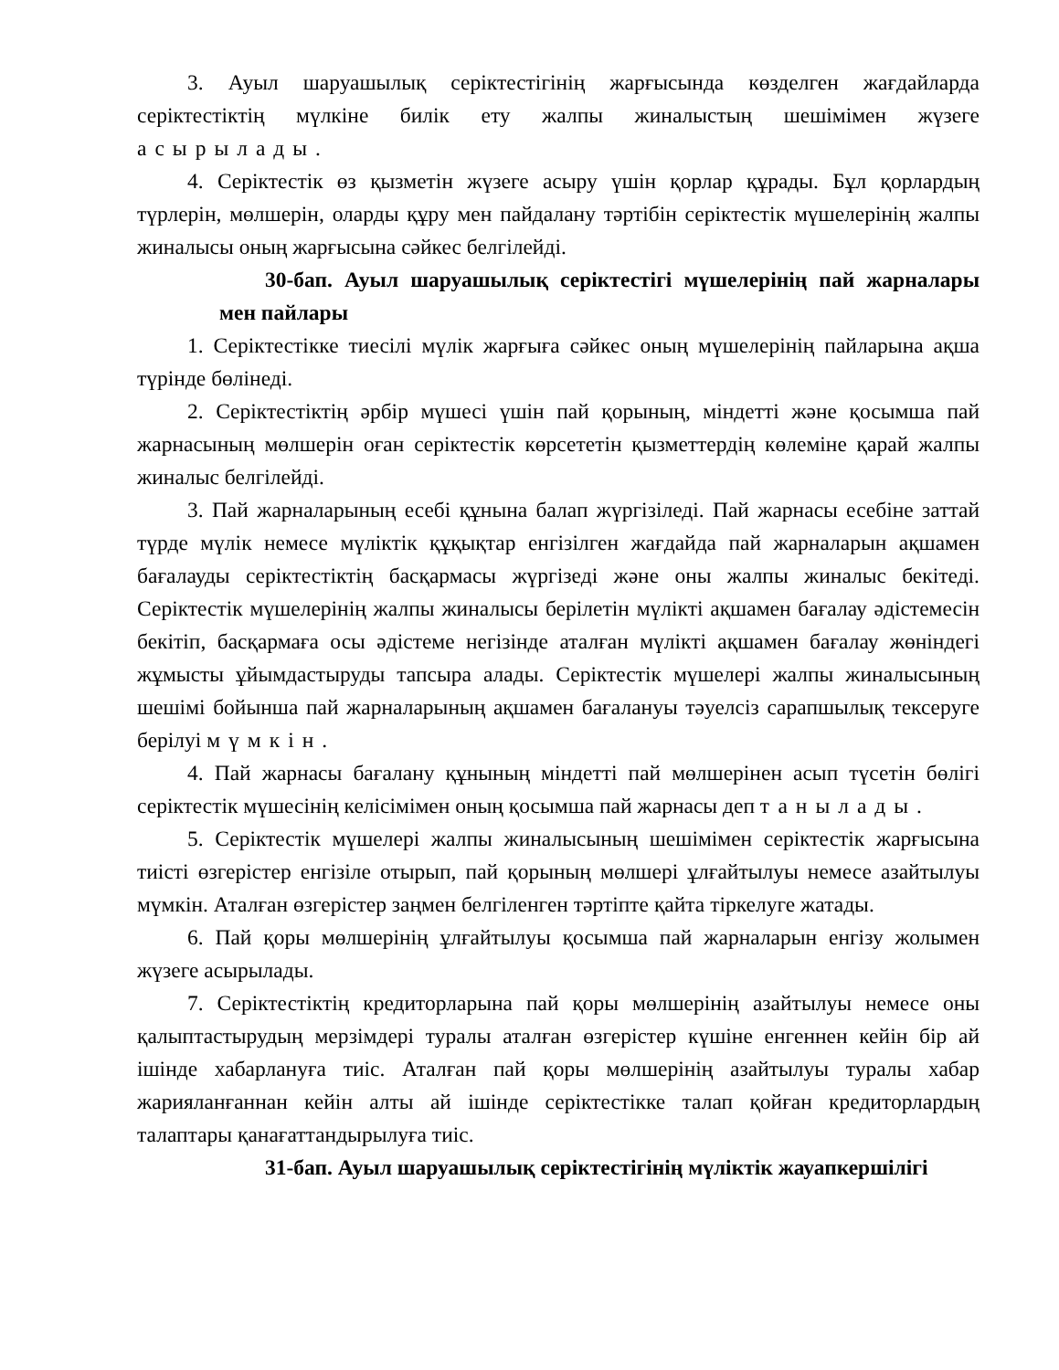3. Ауыл шаруашылық серіктестігінің жарғысында көзделген жағдайларда серіктестіктің мүлкіне билік ету жалпы жиналыстың шешімімен жүзеге асырылады.
4. Серіктестік өз қызметін жүзеге асыру үшін қорлар құрады. Бұл қорлардың түрлерін, мөлшерін, оларды құру мен пайдалану тәртібін серіктестік мүшелерінің жалпы жиналысы оның жарғысына сәйкес белгілейді.
30-бап. Ауыл шаруашылық серіктестігі мүшелерінің пай жарналары мен пайлары
1. Серіктестікке тиесілі мүлік жарғыға сәйкес оның мүшелерінің пайларына ақша түрінде бөлінеді.
2. Серіктестіктің әрбір мүшесі үшін пай қорының, міндетті және қосымша пай жарнасының мөлшерін оған серіктестік көрсететін қызметтердің көлеміне қарай жалпы жиналыс белгілейді.
3. Пай жарналарының есебі құнына балап жүргізіледі. Пай жарнасы есебіне заттай түрде мүлік немесе мүліктік құқықтар енгізілген жағдайда пай жарналарын ақшамен бағалауды серіктестіктің басқармасы жүргізеді және оны жалпы жиналыс бекітеді. Серіктестік мүшелерінің жалпы жиналысы берілетін мүлікті ақшамен бағалау әдістемесін бекітіп, басқармаға осы әдістеме негізінде аталған мүлікті ақшамен бағалау жөніндегі жұмысты ұйымдастыруды тапсыра алады. Серіктестік мүшелері жалпы жиналысының шешімі бойынша пай жарналарының ақшамен бағалануы тәуелсіз сарапшылық тексеруге берілуі мүмкін.
4. Пай жарнасы бағалану құнының міндетті пай мөлшерінен асып түсетін бөлігі серіктестік мүшесінің келісімімен оның қосымша пай жарнасы деп танылады.
5. Серіктестік мүшелері жалпы жиналысының шешімімен серіктестік жарғысына тиісті өзгерістер енгізіле отырып, пай қорының мөлшері ұлғайтылуы немесе азайтылуы мүмкін. Аталған өзгерістер заңмен белгіленген тәртіпте қайта тіркелуге жатады.
6. Пай қоры мөлшерінің ұлғайтылуы қосымша пай жарналарын енгізу жолымен жүзеге асырылады.
7. Серіктестіктің кредиторларына пай қоры мөлшерінің азайтылуы немесе оны қалыптастырудың мерзімдері туралы аталған өзгерістер күшіне енгеннен кейін бір ай ішінде хабарлануға тиіс. Аталған пай қоры мөлшерінің азайтылуы туралы хабар жарияланғаннан кейін алты ай ішінде серіктестікке талап қойған кредиторлардың талаптары қанағаттандырылуға тиіс.
31-бап. Ауыл шаруашылық серіктестігінің мүліктік жауапкершілігі